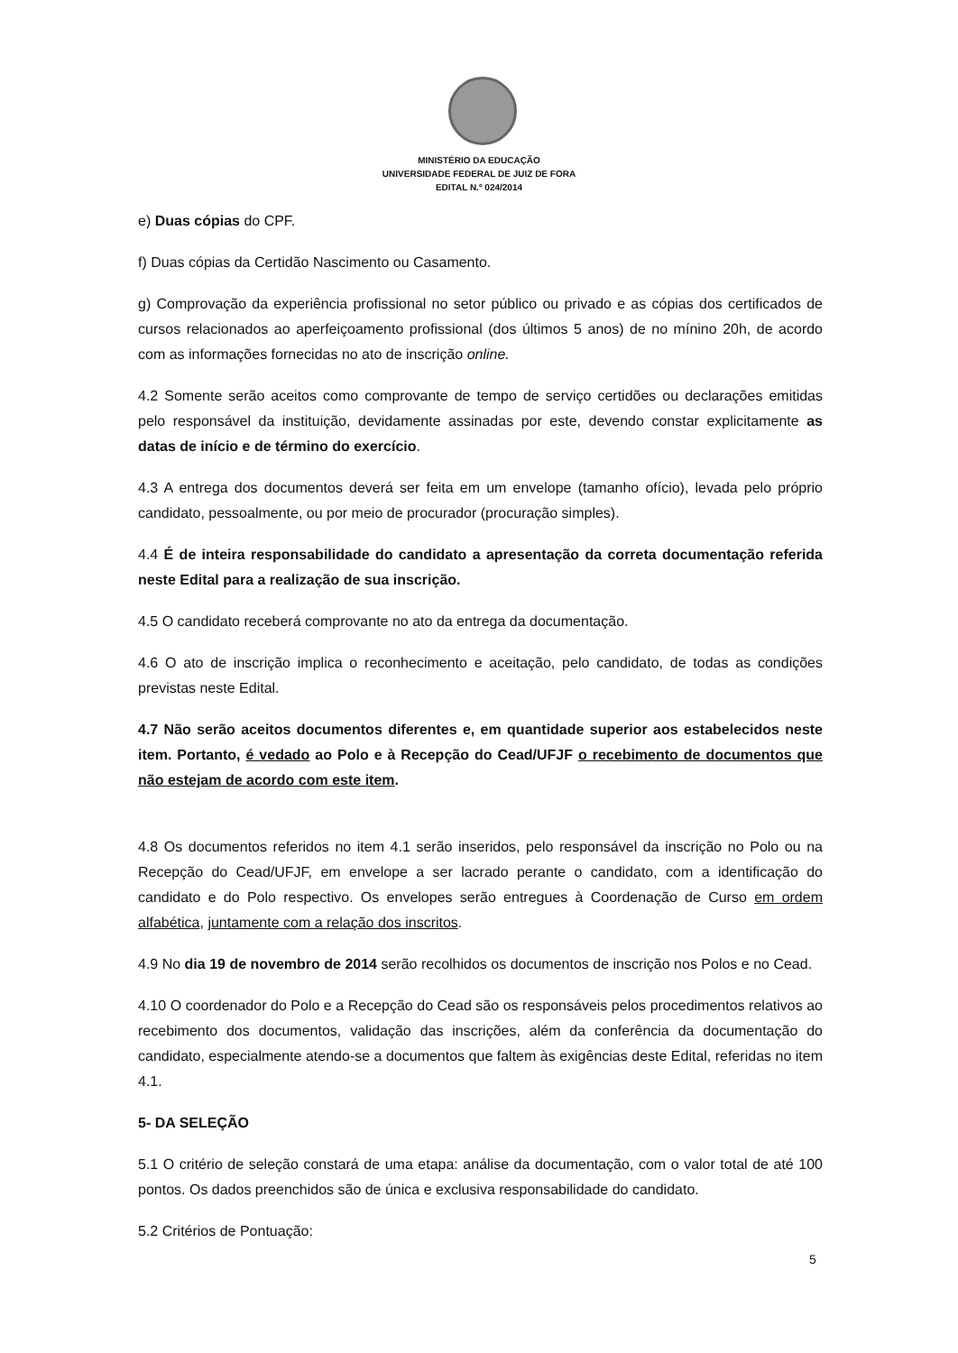MINISTÉRIO DA EDUCAÇÃO
UNIVERSIDADE FEDERAL DE JUIZ DE FORA
EDITAL N.º 024/2014
e) Duas cópias do CPF.
f) Duas cópias da Certidão Nascimento ou Casamento.
g) Comprovação da experiência profissional no setor público ou privado e as cópias dos certificados de cursos relacionados ao aperfeiçoamento profissional (dos últimos 5 anos) de no mínino 20h, de acordo com as informações fornecidas no ato de inscrição online.
4.2 Somente serão aceitos como comprovante de tempo de serviço certidões ou declarações emitidas pelo responsável da instituição, devidamente assinadas por este, devendo constar explicitamente as datas de início e de término do exercício.
4.3 A entrega dos documentos deverá ser feita em um envelope (tamanho ofício), levada pelo próprio candidato, pessoalmente, ou por meio de procurador (procuração simples).
4.4 É de inteira responsabilidade do candidato a apresentação da correta documentação referida neste Edital para a realização de sua inscrição.
4.5 O candidato receberá comprovante no ato da entrega da documentação.
4.6 O ato de inscrição implica o reconhecimento e aceitação, pelo candidato, de todas as condições previstas neste Edital.
4.7 Não serão aceitos documentos diferentes e, em quantidade superior aos estabelecidos neste item. Portanto, é vedado ao Polo e à Recepção do Cead/UFJF o recebimento de documentos que não estejam de acordo com este item.
4.8 Os documentos referidos no item 4.1 serão inseridos, pelo responsável da inscrição no Polo ou na Recepção do Cead/UFJF, em envelope a ser lacrado perante o candidato, com a identificação do candidato e do Polo respectivo. Os envelopes serão entregues à Coordenação de Curso em ordem alfabética, juntamente com a relação dos inscritos.
4.9 No dia 19 de novembro de 2014 serão recolhidos os documentos de inscrição nos Polos e no Cead.
4.10 O coordenador do Polo e a Recepção do Cead são os responsáveis pelos procedimentos relativos ao recebimento dos documentos, validação das inscrições, além da conferência da documentação do candidato, especialmente atendo-se a documentos que faltem às exigências deste Edital, referidas no item 4.1.
5- DA SELEÇÃO
5.1 O critério de seleção constará de uma etapa: análise da documentação, com o valor total de até 100 pontos. Os dados preenchidos são de única e exclusiva responsabilidade do candidato.
5.2 Critérios de Pontuação:
5